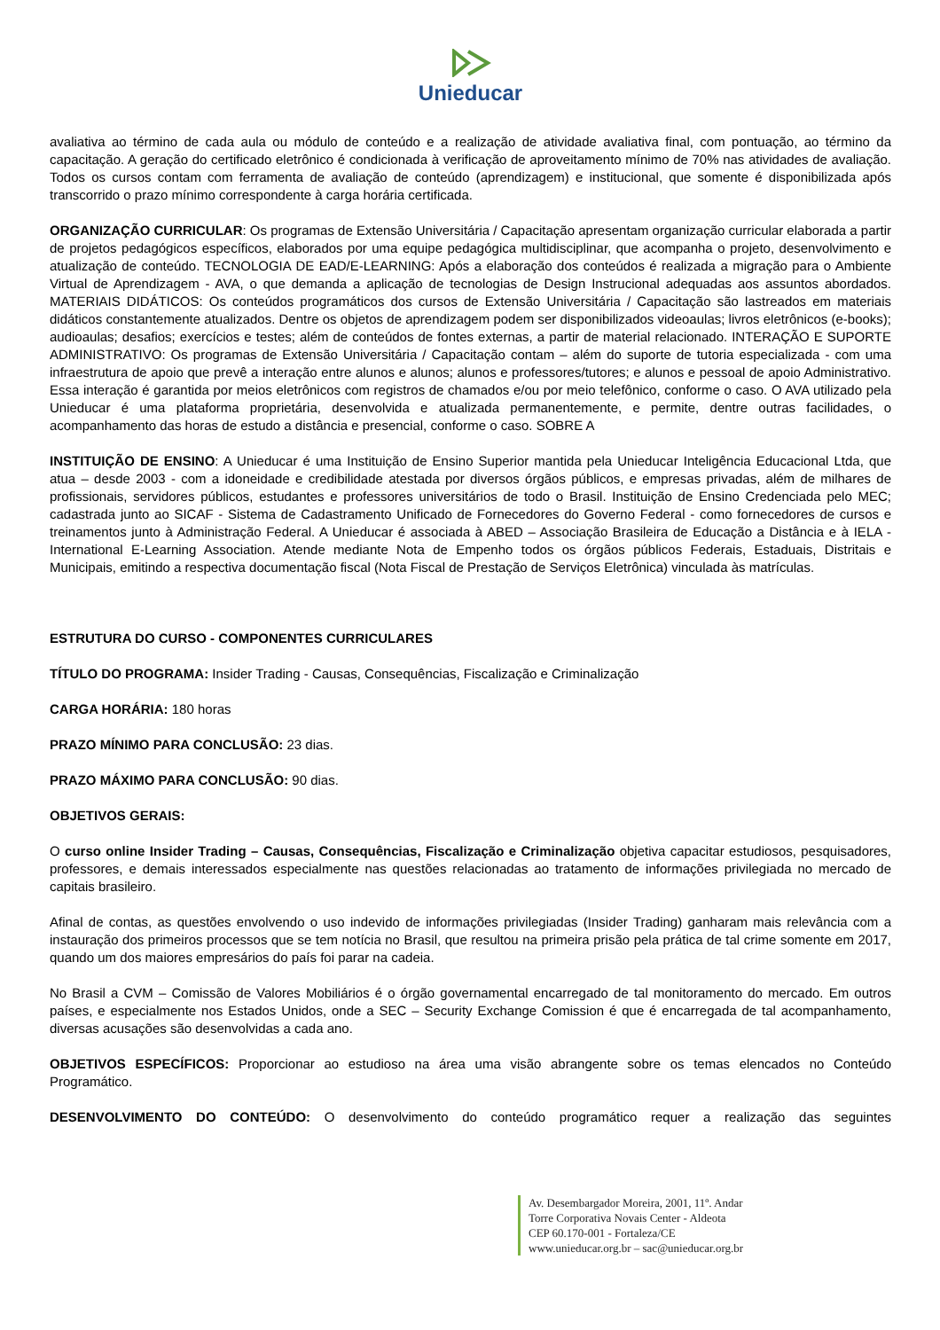Unieducar
avaliativa ao término de cada aula ou módulo de conteúdo e a realização de atividade avaliativa final, com pontuação, ao término da capacitação. A geração do certificado eletrônico é condicionada à verificação de aproveitamento mínimo de 70% nas atividades de avaliação. Todos os cursos contam com ferramenta de avaliação de conteúdo (aprendizagem) e institucional, que somente é disponibilizada após transcorrido o prazo mínimo correspondente à carga horária certificada.
ORGANIZAÇÃO CURRICULAR: Os programas de Extensão Universitária / Capacitação apresentam organização curricular elaborada a partir de projetos pedagógicos específicos, elaborados por uma equipe pedagógica multidisciplinar, que acompanha o projeto, desenvolvimento e atualização de conteúdo. TECNOLOGIA DE EAD/E-LEARNING: Após a elaboração dos conteúdos é realizada a migração para o Ambiente Virtual de Aprendizagem - AVA, o que demanda a aplicação de tecnologias de Design Instrucional adequadas aos assuntos abordados. MATERIAIS DIDÁTICOS: Os conteúdos programáticos dos cursos de Extensão Universitária / Capacitação são lastreados em materiais didáticos constantemente atualizados. Dentre os objetos de aprendizagem podem ser disponibilizados videoaulas; livros eletrônicos (e-books); audioaulas; desafios; exercícios e testes; além de conteúdos de fontes externas, a partir de material relacionado. INTERAÇÃO E SUPORTE ADMINISTRATIVO: Os programas de Extensão Universitária / Capacitação contam – além do suporte de tutoria especializada - com uma infraestrutura de apoio que prevê a interação entre alunos e alunos; alunos e professores/tutores; e alunos e pessoal de apoio Administrativo. Essa interação é garantida por meios eletrônicos com registros de chamados e/ou por meio telefônico, conforme o caso. O AVA utilizado pela Unieducar é uma plataforma proprietária, desenvolvida e atualizada permanentemente, e permite, dentre outras facilidades, o acompanhamento das horas de estudo a distância e presencial, conforme o caso. SOBRE A
INSTITUIÇÃO DE ENSINO: A Unieducar é uma Instituição de Ensino Superior mantida pela Unieducar Inteligência Educacional Ltda, que atua – desde 2003 - com a idoneidade e credibilidade atestada por diversos órgãos públicos, e empresas privadas, além de milhares de profissionais, servidores públicos, estudantes e professores universitários de todo o Brasil. Instituição de Ensino Credenciada pelo MEC; cadastrada junto ao SICAF - Sistema de Cadastramento Unificado de Fornecedores do Governo Federal - como fornecedores de cursos e treinamentos junto à Administração Federal. A Unieducar é associada à ABED – Associação Brasileira de Educação a Distância e à IELA - International E-Learning Association. Atende mediante Nota de Empenho todos os órgãos públicos Federais, Estaduais, Distritais e Municipais, emitindo a respectiva documentação fiscal (Nota Fiscal de Prestação de Serviços Eletrônica) vinculada às matrículas.
ESTRUTURA DO CURSO - COMPONENTES CURRICULARES
TÍTULO DO PROGRAMA: Insider Trading - Causas, Consequências, Fiscalização e Criminalização
CARGA HORÁRIA: 180 horas
PRAZO MÍNIMO PARA CONCLUSÃO: 23 dias.
PRAZO MÁXIMO PARA CONCLUSÃO: 90 dias.
OBJETIVOS GERAIS:
O curso online Insider Trading – Causas, Consequências, Fiscalização e Criminalização objetiva capacitar estudiosos, pesquisadores, professores, e demais interessados especialmente nas questões relacionadas ao tratamento de informações privilegiada no mercado de capitais brasileiro.
Afinal de contas, as questões envolvendo o uso indevido de informações privilegiadas (Insider Trading) ganharam mais relevância com a instauração dos primeiros processos que se tem notícia no Brasil, que resultou na primeira prisão pela prática de tal crime somente em 2017, quando um dos maiores empresários do país foi parar na cadeia.
No Brasil a CVM – Comissão de Valores Mobiliários é o órgão governamental encarregado de tal monitoramento do mercado. Em outros países, e especialmente nos Estados Unidos, onde a SEC – Security Exchange Comission é que é encarregada de tal acompanhamento, diversas acusações são desenvolvidas a cada ano.
OBJETIVOS ESPECÍFICOS: Proporcionar ao estudioso na área uma visão abrangente sobre os temas elencados no Conteúdo Programático.
DESENVOLVIMENTO DO CONTEÚDO: O desenvolvimento do conteúdo programático requer a realização das seguintes
Av. Desembargador Moreira, 2001, 11º. Andar
Torre Corporativa Novais Center - Aldeota
CEP 60.170-001 - Fortaleza/CE
www.unieducar.org.br – sac@unieducar.org.br